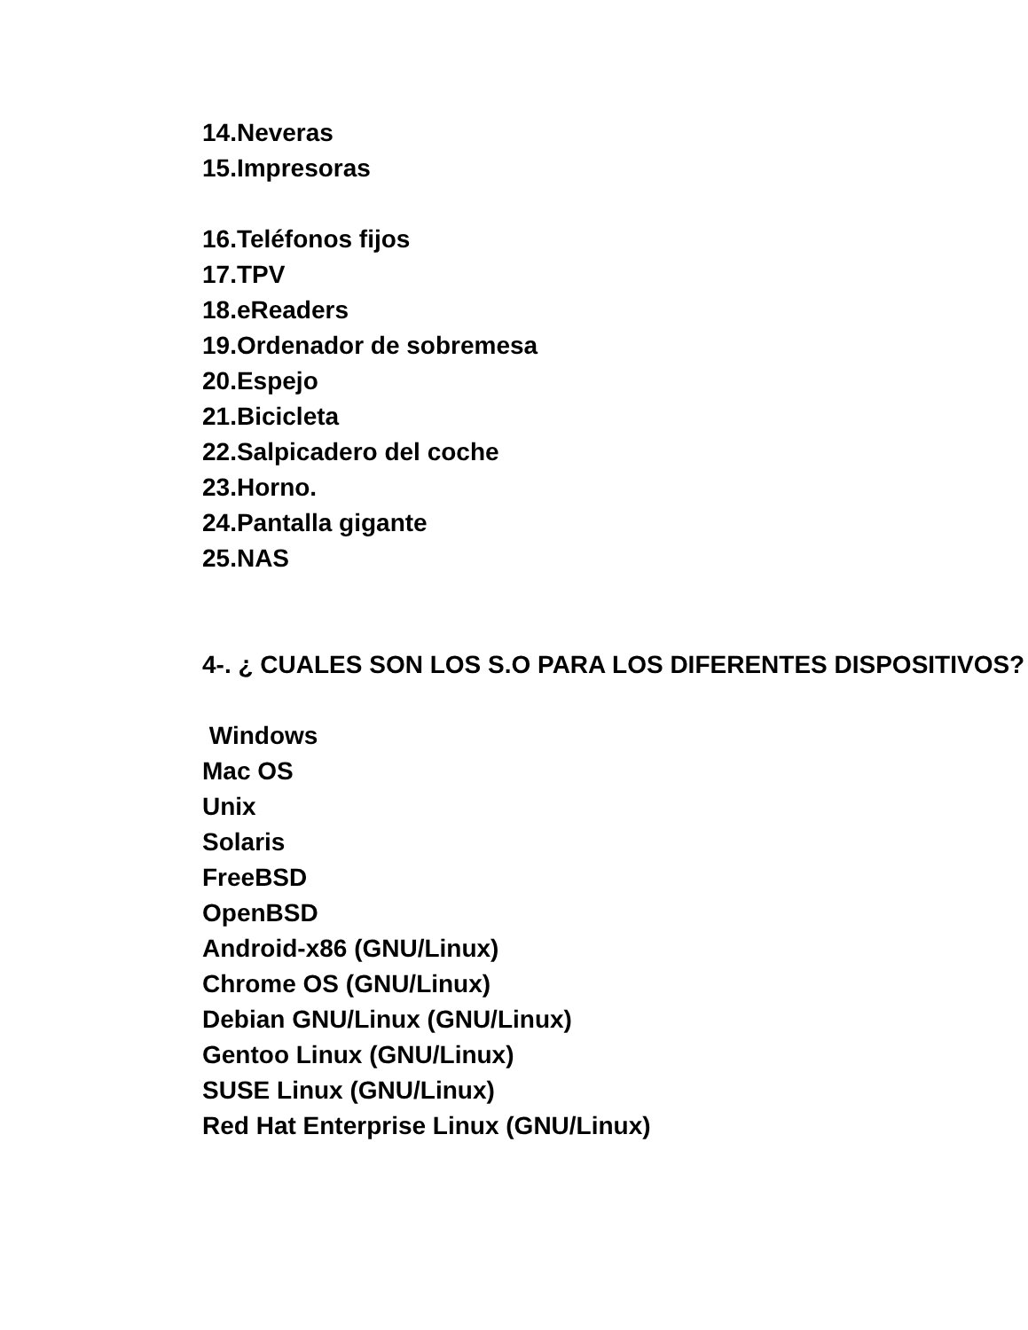14.Neveras
15.Impresoras
16.Teléfonos fijos
17.TPV
18.eReaders
19.Ordenador de sobremesa
20.Espejo
21.Bicicleta
22.Salpicadero del coche
23.Horno.
24.Pantalla gigante
25.NAS
4-. ¿ CUALES SON LOS S.O PARA LOS DIFERENTES DISPOSITIVOS?
Windows
Mac OS
Unix
Solaris
FreeBSD
OpenBSD
Android-x86 (GNU/Linux)
Chrome OS (GNU/Linux)
Debian GNU/Linux (GNU/Linux)
Gentoo Linux (GNU/Linux)
SUSE Linux (GNU/Linux)
Red Hat Enterprise Linux (GNU/Linux)